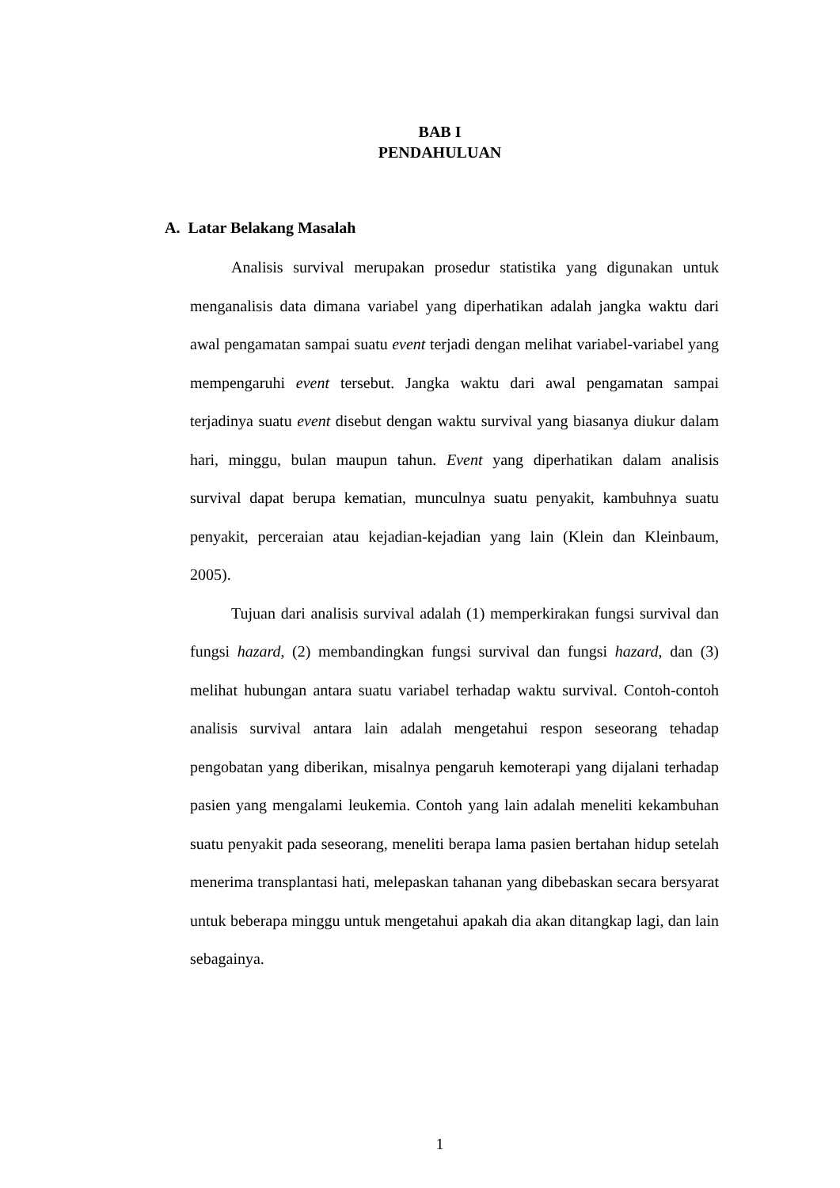BAB I
PENDAHULUAN
A. Latar Belakang Masalah
Analisis survival merupakan prosedur statistika yang digunakan untuk menganalisis data dimana variabel yang diperhatikan adalah jangka waktu dari awal pengamatan sampai suatu event terjadi dengan melihat variabel-variabel yang mempengaruhi event tersebut. Jangka waktu dari awal pengamatan sampai terjadinya suatu event disebut dengan waktu survival yang biasanya diukur dalam hari, minggu, bulan maupun tahun. Event yang diperhatikan dalam analisis survival dapat berupa kematian, munculnya suatu penyakit, kambuhnya suatu penyakit, perceraian atau kejadian-kejadian yang lain (Klein dan Kleinbaum, 2005).
Tujuan dari analisis survival adalah (1) memperkirakan fungsi survival dan fungsi hazard, (2) membandingkan fungsi survival dan fungsi hazard, dan (3) melihat hubungan antara suatu variabel terhadap waktu survival. Contoh-contoh analisis survival antara lain adalah mengetahui respon seseorang tehadap pengobatan yang diberikan, misalnya pengaruh kemoterapi yang dijalani terhadap pasien yang mengalami leukemia. Contoh yang lain adalah meneliti kekambuhan suatu penyakit pada seseorang, meneliti berapa lama pasien bertahan hidup setelah menerima transplantasi hati, melepaskan tahanan yang dibebaskan secara bersyarat untuk beberapa minggu untuk mengetahui apakah dia akan ditangkap lagi, dan lain sebagainya.
1